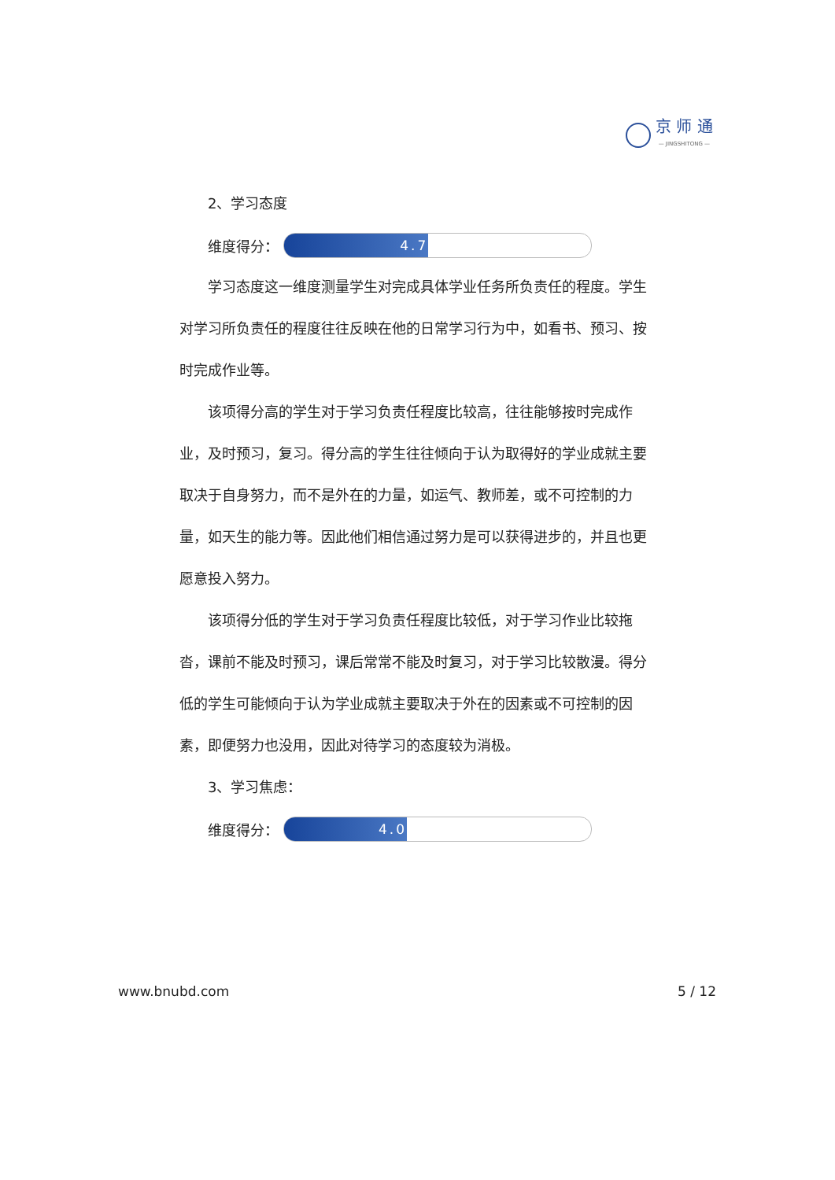京 师 通
— JINGSHITONG —
2、学习态度
维度得分：
4.7
学习态度这一维度测量学生对完成具体学业任务所负责任的程度。学生对学习所负责任的程度往往反映在他的日常学习行为中，如看书、预习、按时完成作业等。
该项得分高的学生对于学习负责任程度比较高，往往能够按时完成作业，及时预习，复习。得分高的学生往往倾向于认为取得好的学业成就主要取决于自身努力，而不是外在的力量，如运气、教师差，或不可控制的力量，如天生的能力等。因此他们相信通过努力是可以获得进步的，并且也更愿意投入努力。
该项得分低的学生对于学习负责任程度比较低，对于学习作业比较拖沓，课前不能及时预习，课后常常不能及时复习，对于学习比较散漫。得分低的学生可能倾向于认为学业成就主要取决于外在的因素或不可控制的因素，即便努力也没用，因此对待学习的态度较为消极。
3、学习焦虑：
维度得分：
4.0
www.bnubd.com 5 / 12